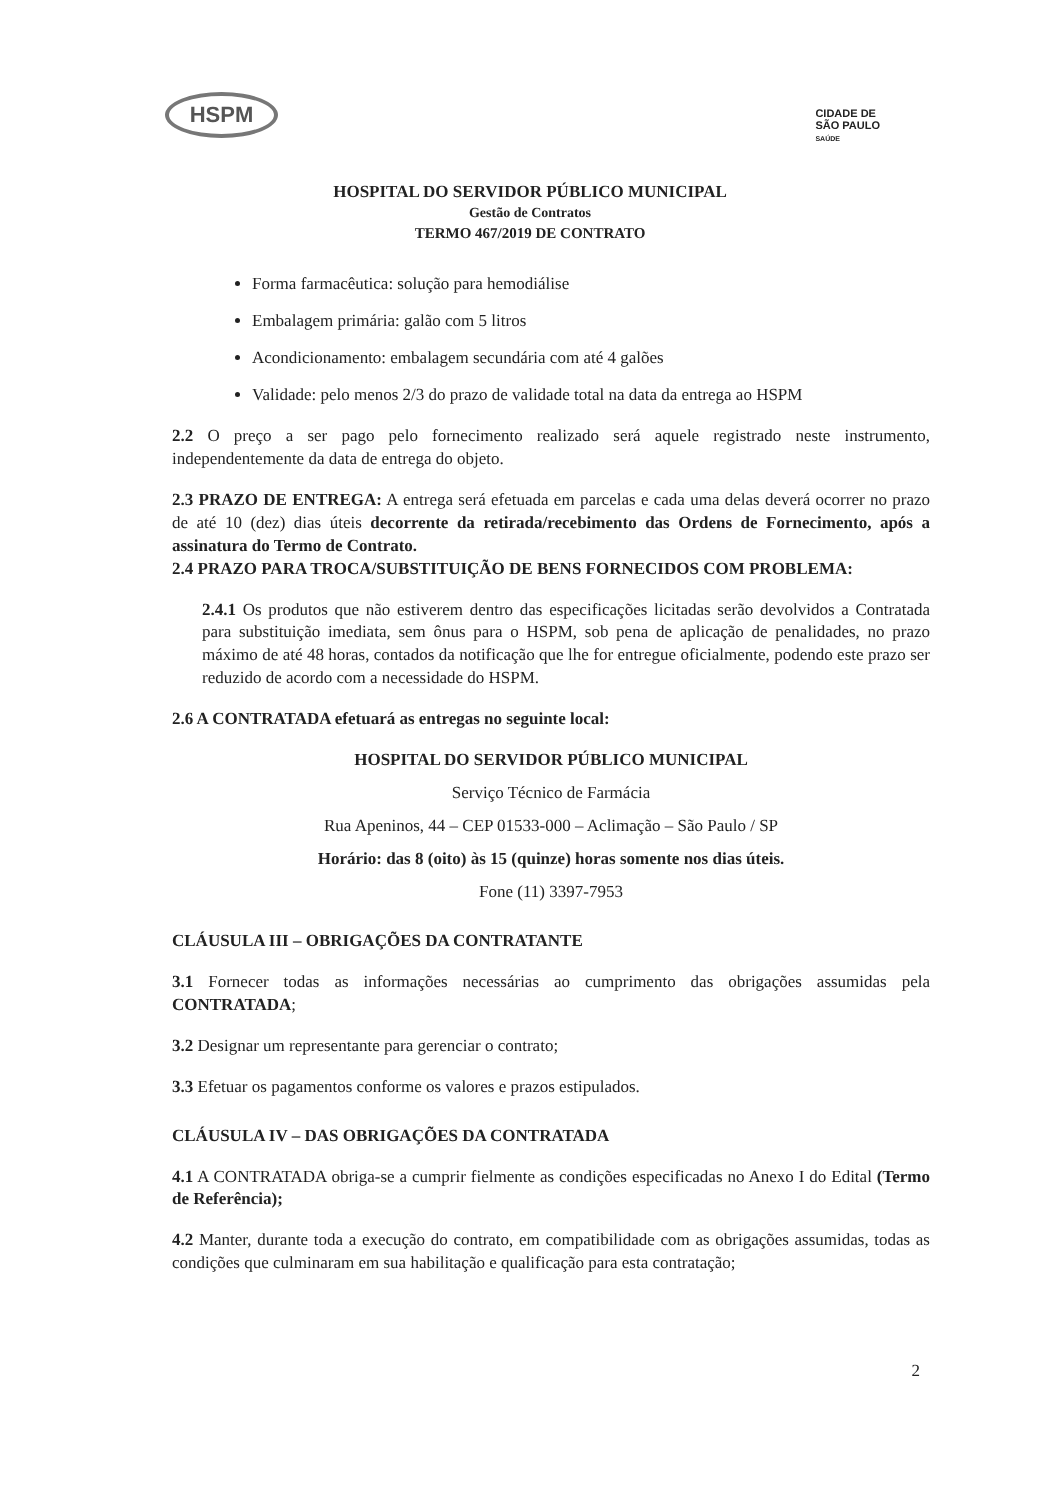HSPM
CIDADE DE
SÃO PAULO
SAÚDE
HOSPITAL DO SERVIDOR PÚBLICO MUNICIPAL
Gestão de Contratos
TERMO 467/2019 DE CONTRATO
Forma farmacêutica: solução para hemodiálise
Embalagem primária: galão com 5 litros
Acondicionamento: embalagem secundária com até 4 galões
Validade: pelo menos 2/3 do prazo de validade total na data da entrega ao HSPM
2.2 O preço a ser pago pelo fornecimento realizado será aquele registrado neste instrumento, independentemente da data de entrega do objeto.
2.3 PRAZO DE ENTREGA: A entrega será efetuada em parcelas e cada uma delas deverá ocorrer no prazo de até 10 (dez) dias úteis decorrente da retirada/recebimento das Ordens de Fornecimento, após a assinatura do Termo de Contrato.
2.4 PRAZO PARA TROCA/SUBSTITUIÇÃO DE BENS FORNECIDOS COM PROBLEMA:
2.4.1 Os produtos que não estiverem dentro das especificações licitadas serão devolvidos a Contratada para substituição imediata, sem ônus para o HSPM, sob pena de aplicação de penalidades, no prazo máximo de até 48 horas, contados da notificação que lhe for entregue oficialmente, podendo este prazo ser reduzido de acordo com a necessidade do HSPM.
2.6 A CONTRATADA efetuará as entregas no seguinte local:
HOSPITAL DO SERVIDOR PÚBLICO MUNICIPAL
Serviço Técnico de Farmácia
Rua Apeninos, 44 – CEP 01533-000 – Aclimação – São Paulo / SP
Horário: das 8 (oito) às 15 (quinze) horas somente nos dias úteis.
Fone (11) 3397-7953
CLÁUSULA III – OBRIGAÇÕES DA CONTRATANTE
3.1 Fornecer todas as informações necessárias ao cumprimento das obrigações assumidas pela CONTRATADA;
3.2 Designar um representante para gerenciar o contrato;
3.3 Efetuar os pagamentos conforme os valores e prazos estipulados.
CLÁUSULA IV – DAS OBRIGAÇÕES DA CONTRATADA
4.1 A CONTRATADA obriga-se a cumprir fielmente as condições especificadas no Anexo I do Edital (Termo de Referência);
4.2 Manter, durante toda a execução do contrato, em compatibilidade com as obrigações assumidas, todas as condições que culminaram em sua habilitação e qualificação para esta contratação;
2